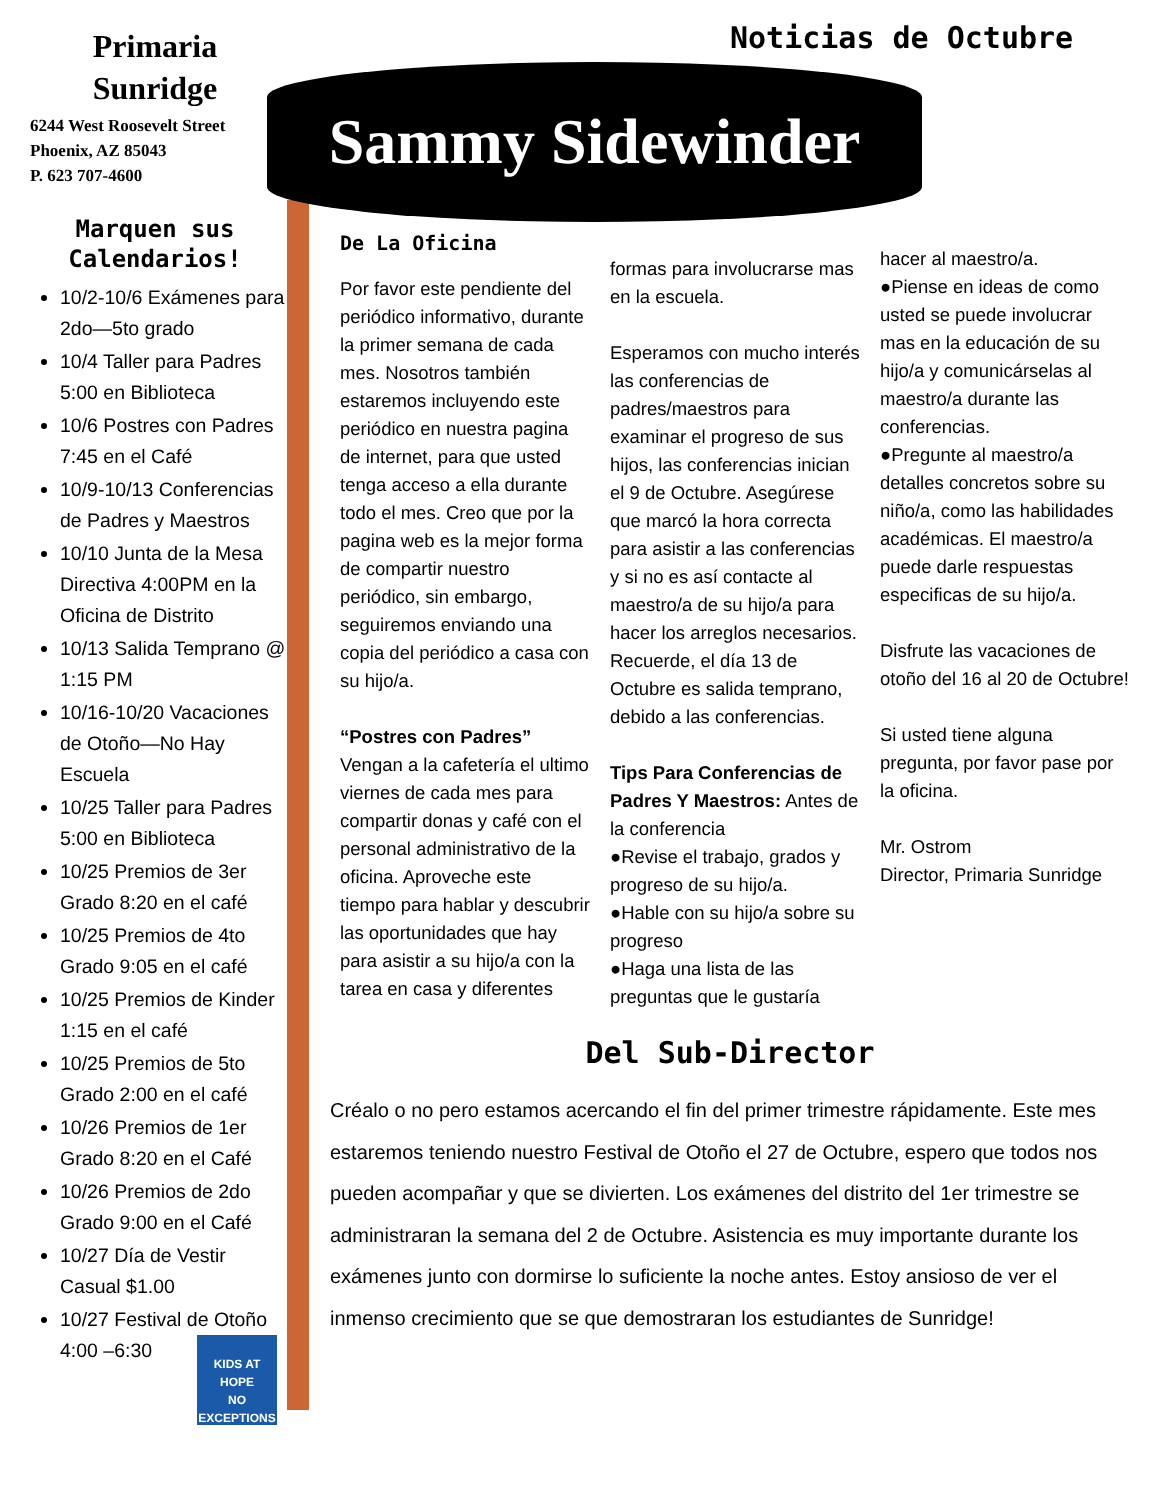Primaria
Sunridge
6244 West Roosevelt Street
Phoenix, AZ 85043
P. 623 707-4600
Marquen sus
Calendarios!
10/2-10/6 Exámenes para 2do—5to grado
10/4 Taller para Padres 5:00 en Biblioteca
10/6 Postres con Padres 7:45 en el Café
10/9-10/13 Conferencias de Padres y Maestros
10/10 Junta de la Mesa Directiva 4:00PM en la Oficina de Distrito
10/13 Salida Temprano @ 1:15 PM
10/16-10/20 Vacaciones de Otoño—No Hay Escuela
10/25 Taller para Padres 5:00 en Biblioteca
10/25 Premios de 3er Grado 8:20 en el café
10/25 Premios de 4to Grado 9:05 en el café
10/25 Premios de Kinder 1:15 en el café
10/25 Premios de 5to Grado 2:00 en el café
10/26 Premios de 1er Grado 8:20 en el Café
10/26 Premios de 2do Grado 9:00 en el Café
10/27 Día de Vestir Casual $1.00
10/27 Festival de Otoño 4:00 –6:30
Noticias de Octubre
Sammy Sidewinder
De La Oficina
Por favor este pendiente del periódico informativo, durante la primer semana de cada mes. Nosotros también estaremos incluyendo este periódico en nuestra pagina de internet, para que usted tenga acceso a ella durante todo el mes. Creo que por la pagina web es la mejor forma de compartir nuestro periódico, sin embargo, seguiremos enviando una copia del periódico a casa con su hijo/a.
“Postres con Padres”
Vengan a la cafetería el ultimo viernes de cada mes para compartir donas y café con el personal administrativo de la oficina. Aproveche este tiempo para hablar y descubrir las oportunidades que hay para asistir a su hijo/a con la tarea en casa y diferentes
formas para involucrarse mas en la escuela.
Esperamos con mucho interés las conferencias de padres/maestros para examinar el progreso de sus hijos, las conferencias inician el 9 de Octubre. Asegúrese que marcó la hora correcta para asistir a las conferencias y si no es así contacte al maestro/a de su hijo/a para hacer los arreglos necesarios. Recuerde, el día 13 de Octubre es salida temprano, debido a las conferencias.
Tips Para Conferencias de Padres Y Maestros: Antes de la conferencia
●Revise el trabajo, grados y progreso de su hijo/a.
●Hable con su hijo/a sobre su progreso
●Haga una lista de las preguntas que le gustaría
hacer al maestro/a.
●Piense en ideas de como usted se puede involucrar mas en la educación de su hijo/a y comunicárselas al maestro/a durante las conferencias.
●Pregunte al maestro/a detalles concretos sobre su niño/a, como las habilidades académicas. El maestro/a puede darle respuestas especificas de su hijo/a.
Disfrute las vacaciones de otoño del 16 al 20 de Octubre!
Si usted tiene alguna pregunta, por favor pase por la oficina.
Mr. Ostrom
Director, Primaria Sunridge
Del Sub-Director
Créalo o no pero estamos acercando el fin del primer trimestre rápidamente. Este mes estaremos teniendo nuestro Festival de Otoño el 27 de Octubre, espero que todos nos pueden acompañar y que se divierten. Los exámenes del distrito del 1er trimestre se administraran la semana del 2 de Octubre. Asistencia es muy importante durante los exámenes junto con dormirse lo suficiente la noche antes. Estoy ansioso de ver el inmenso crecimiento que se que demostraran los estudiantes de Sunridge!
KIDS AT HOPE
NO EXCEPTIONS